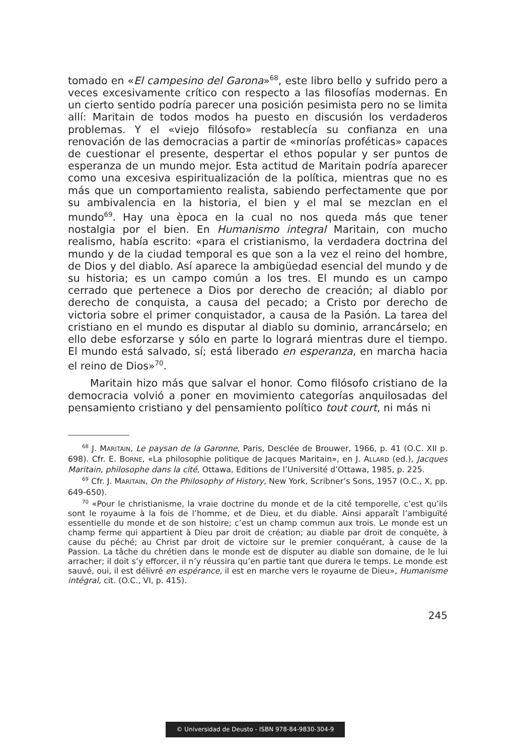tomado en «El campesino del Garona»<sup>68</sup>, este libro bello y sufrido pero a veces excesivamente crítico con respecto a las filosofías modernas. En un cierto sentido podría parecer una posición pesimista pero no se limita allí: Maritain de todos modos ha puesto en discusión los verdaderos problemas. Y el «viejo filósofo» restablecía su confianza en una renovación de las democracias a partir de «minorías proféticas» capaces de cuestionar el presente, despertar el ethos popular y ser puntos de esperanza de un mundo mejor. Esta actitud de Maritain podría aparecer como una excesiva espiritualización de la política, mientras que no es más que un comportamiento realista, sabiendo perfectamente que por su ambivalencia en la historia, el bien y el mal se mezclan en el mundo<sup>69</sup>. Hay una època en la cual no nos queda más que tener nostalgia por el bien. En Humanismo integral Maritain, con mucho realismo, había escrito: «para el cristianismo, la verdadera doctrina del mundo y de la ciudad temporal es que son a la vez el reino del hombre, de Dios y del diablo. Así aparece la ambigüedad esencial del mundo y de su historia; es un campo común a los tres. El mundo es un campo cerrado que pertenece a Dios por derecho de creación; al diablo por derecho de conquista, a causa del pecado; a Cristo por derecho de victoria sobre el primer conquistador, a causa de la Pasión. La tarea del cristiano en el mundo es disputar al diablo su dominio, arrancárselo; en ello debe esforzarse y sólo en parte lo logrará mientras dure el tiempo. El mundo está salvado, sí; está liberado en esperanza, en marcha hacia el reino de Dios»<sup>70</sup>.
Maritain hizo más que salvar el honor. Como filósofo cristiano de la democracia volvió a poner en movimiento categorías anquilosadas del pensamiento cristiano y del pensamiento político tout court, ni más ni
<sup>68</sup> J. MARITAIN, Le paysan de la Garonne, Paris, Desclée de Brouwer, 1966, p. 41 (O.C. XII p. 698). Cfr. E. BORNE, «La philosophie politique de Jacques Maritain», en J. ALLARD (ed.), Jacques Maritain, philosophe dans la cité, Ottawa, Editions de l’Université d’Ottawa, 1985, p. 225.
<sup>69</sup> Cfr. J. MARITAIN, On the Philosophy of History, New York, Scribner’s Sons, 1957 (O.C., X, pp. 649-650).
<sup>70</sup> «Pour le christianisme, la vraie doctrine du monde et de la cité temporelle, c’est qu’ils sont le royaume à la fois de l’homme, et de Dieu, et du diable. Ainsi apparaît l’ambiguïté essentielle du monde et de son histoire; c’est un champ commun aux trois. Le monde est un champ ferme qui appartient à Dieu par droit de création; au diable par droit de conquète, à cause du péché; au Christ par droit de victoire sur le premier conquérant, à cause de la Passion. La tâche du chrétien dans le monde est de disputer au diable son domaine, de le lui arracher; il doit s’y efforcer, il n’y réussira qu’en partie tant que durera le temps. Le monde est sauvé, oui, il est délivré en espérance, il est en marche vers le royaume de Dieu», Humanisme intégral, cit. (O.C., VI, p. 415).
245
© Universidad de Deusto - ISBN 978-84-9830-304-9